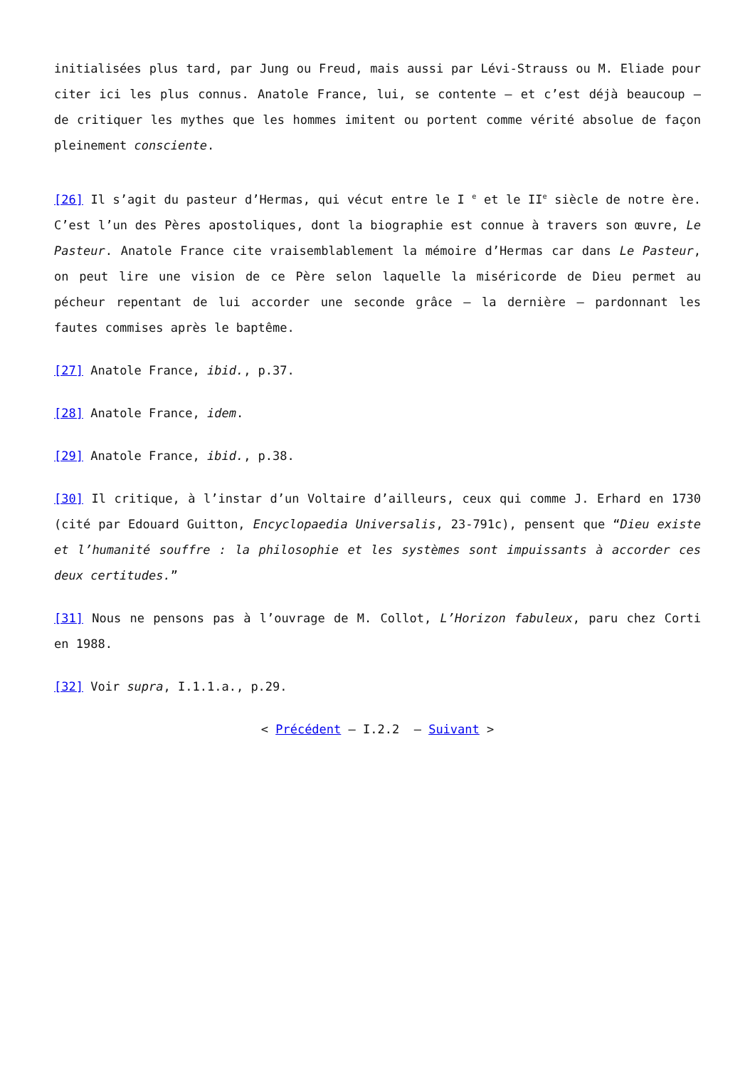initialisées plus tard, par Jung ou Freud, mais aussi par Lévi-Strauss ou M. Eliade pour citer ici les plus connus. Anatole France, lui, se contente – et c’est déjà beaucoup – de critiquer les mythes que les hommes imitent ou portent comme vérité absolue de façon pleinement consciente.
[26] Il s’agit du pasteur d’Hermas, qui vécut entre le I <sup>e</sup> et le II<sup>e</sup> siècle de notre ère. C’est l’un des Pères apostoliques, dont la biographie est connue à travers son œuvre, Le Pasteur. Anatole France cite vraisemblablement la mémoire d’Hermas car dans Le Pasteur, on peut lire une vision de ce Père selon laquelle la miséricorde de Dieu permet au pécheur repentant de lui accorder une seconde grâce – la dernière – pardonnant les fautes commises après le baptême.
[27] Anatole France, ibid., p.37.
[28] Anatole France, idem.
[29] Anatole France, ibid., p.38.
[30] Il critique, à l’instar d’un Voltaire d’ailleurs, ceux qui comme J. Erhard en 1730 (cité par Edouard Guitton, Encyclopaedia Universalis, 23-791c), pensent que “Dieu existe et l’humanité souffre : la philosophie et les systèmes sont impuissants à accorder ces deux certitudes.”
[31] Nous ne pensons pas à l’ouvrage de M. Collot, L’Horizon fabuleux, paru chez Corti en 1988.
[32] Voir supra, I.1.1.a., p.29.
< Précédent – I.2.2 – Suivant >